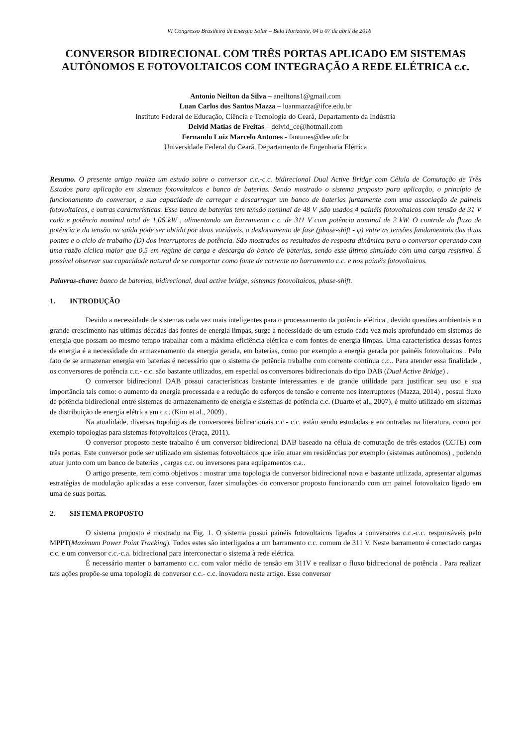VI Congresso Brasileiro de Energia Solar – Belo Horizonte, 04 a 07 de abril de 2016
CONVERSOR BIDIRECIONAL COM TRÊS PORTAS APLICADO EM SISTEMAS AUTÔNOMOS E FOTOVOLTAICOS COM INTEGRAÇÃO A REDE ELÉTRICA c.c.
Antonio Neilton da Silva – aneiltons1@gmail.com
Luan Carlos dos Santos Mazza – luanmazza@ifce.edu.br
Instituto Federal de Educação, Ciência e Tecnologia do Ceará, Departamento da Indústria
Deivid Matias de Freitas – deivid_ce@hotmail.com
Fernando Luiz Marcelo Antunes - fantunes@dee.ufc.br
Universidade Federal do Ceará, Departamento de Engenharia Elétrica
Resumo. O presente artigo realiza um estudo sobre o conversor c.c.-c.c. bidirecional Dual Active Bridge com Célula de Comutação de Três Estados para aplicação em sistemas fotovoltaicos e banco de baterias. Sendo mostrado o sistema proposto para aplicação, o princípio de funcionamento do conversor, a sua capacidade de carregar e descarregar um banco de baterias juntamente com uma associação de paineis fotovoltaicos, e outras características. Esse banco de baterias tem tensão nominal de 48 V ,são usados 4 painéis fotovoltaicos com tensão de 31 V cada e potência nominal total de 1,06 kW , alimentando um barramento c.c. de 311 V com potência nominal de 2 kW. O controle do fluxo de potência e da tensão na saída pode ser obtido por duas variáveis, o deslocamento de fase (phase-shift - φ) entre as tensões fundamentais das duas pontes e o ciclo de trabalho (D) dos interruptores de potência. São mostrados os resultados de resposta dinâmica para o conversor operando com uma razão cíclica maior que 0,5 em regime de carga e descarga do banco de baterias, sendo esse último simulado com uma carga resistiva. É possível observar sua capacidade natural de se comportar como fonte de corrente no barramento c.c. e nos painéis fotovoltaicos.
Palavras-chave: banco de baterias, bidirecional, dual active bridge, sistemas fotovoltaicos, phase-shift.
1. INTRODUÇÃO
Devido a necessidade de sistemas cada vez mais inteligentes para o processamento da potência elétrica , devido questões ambientais e o grande crescimento nas ultimas décadas das fontes de energia limpas, surge a necessidade de um estudo cada vez mais aprofundado em sistemas de energia que possam ao mesmo tempo trabalhar com a máxima eficiência elétrica e com fontes de energia limpas. Uma característica dessas fontes de energia é a necessidade do armazenamento da energia gerada, em baterias, como por exemplo a energia gerada por painéis fotovoltaicos . Pelo fato de se armazenar energia em baterias é necessário que o sistema de potência trabalhe com corrente contínua c.c.. Para atender essa finalidade , os conversores de potência c.c.- c.c. são bastante utilizados, em especial os conversores bidirecionais do tipo DAB (Dual Active Bridge) .
O conversor bidirecional DAB possui características bastante interessantes e de grande utilidade para justificar seu uso e sua importância tais como: o aumento da energia processada e a redução de esforços de tensão e corrente nos interruptores (Mazza, 2014) , possui fluxo de potência bidirecional entre sistemas de armazenamento de energia e sistemas de potência c.c. (Duarte et al., 2007), é muito utilizado em sistemas de distribuição de energia elétrica em c.c. (Kim et al., 2009) .
Na atualidade, diversas topologias de conversores bidirecionais c.c.- c.c. estão sendo estudadas e encontradas na literatura, como por exemplo topologias para sistemas fotovoltaicos (Praça, 2011).
O conversor proposto neste trabalho é um conversor bidirecional DAB baseado na célula de comutação de três estados (CCTE) com três portas. Este conversor pode ser utilizado em sistemas fotovoltaicos que irão atuar em residências por exemplo (sistemas autônomos) , podendo atuar junto com um banco de baterias , cargas c.c. ou inversores para equipamentos c.a..
O artigo presente, tem como objetivos : mostrar uma topologia de conversor bidirecional nova e bastante utilizada, apresentar algumas estratégias de modulação aplicadas a esse conversor, fazer simulações do conversor proposto funcionando com um painel fotovoltaico ligado em uma de suas portas.
2. SISTEMA PROPOSTO
O sistema proposto é mostrado na Fig. 1. O sistema possui painéis fotovoltaicos ligados a conversores c.c.-c.c. responsáveis pelo MPPT(Maximum Power Point Tracking). Todos estes são interligados a um barramento c.c. comum de 311 V. Neste barramento é conectado cargas c.c. e um conversor c.c.-c.a. bidirecional para interconectar o sistema à rede elétrica.
É necessário manter o barramento c.c. com valor médio de tensão em 311V e realizar o fluxo bidirecional de potência . Para realizar tais ações propõe-se uma topologia de conversor c.c.- c.c. inovadora neste artigo. Esse conversor